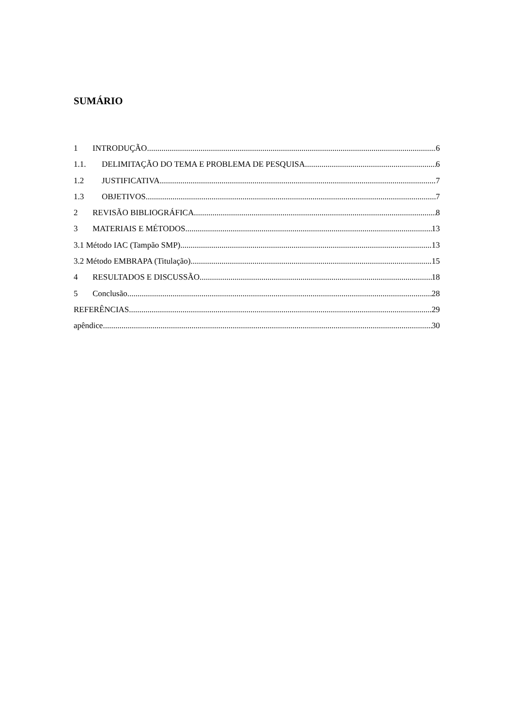SUMÁRIO
1 INTRODUÇÃO 6
1.1. DELIMITAÇÃO DO TEMA E PROBLEMA DE PESQUISA 6
1.2 JUSTIFICATIVA 7
1.3 OBJETIVOS 7
2 REVISÃO BIBLIOGRÁFICA 8
3 MATERIAIS E MÉTODOS 13
3.1 Método IAC (Tampão SMP) 13
3.2 Método EMBRAPA (Titulação) 15
4 RESULTADOS E DISCUSSÃO 18
5 Conclusão 28
REFERÊNCIAS 29
apêndice 30